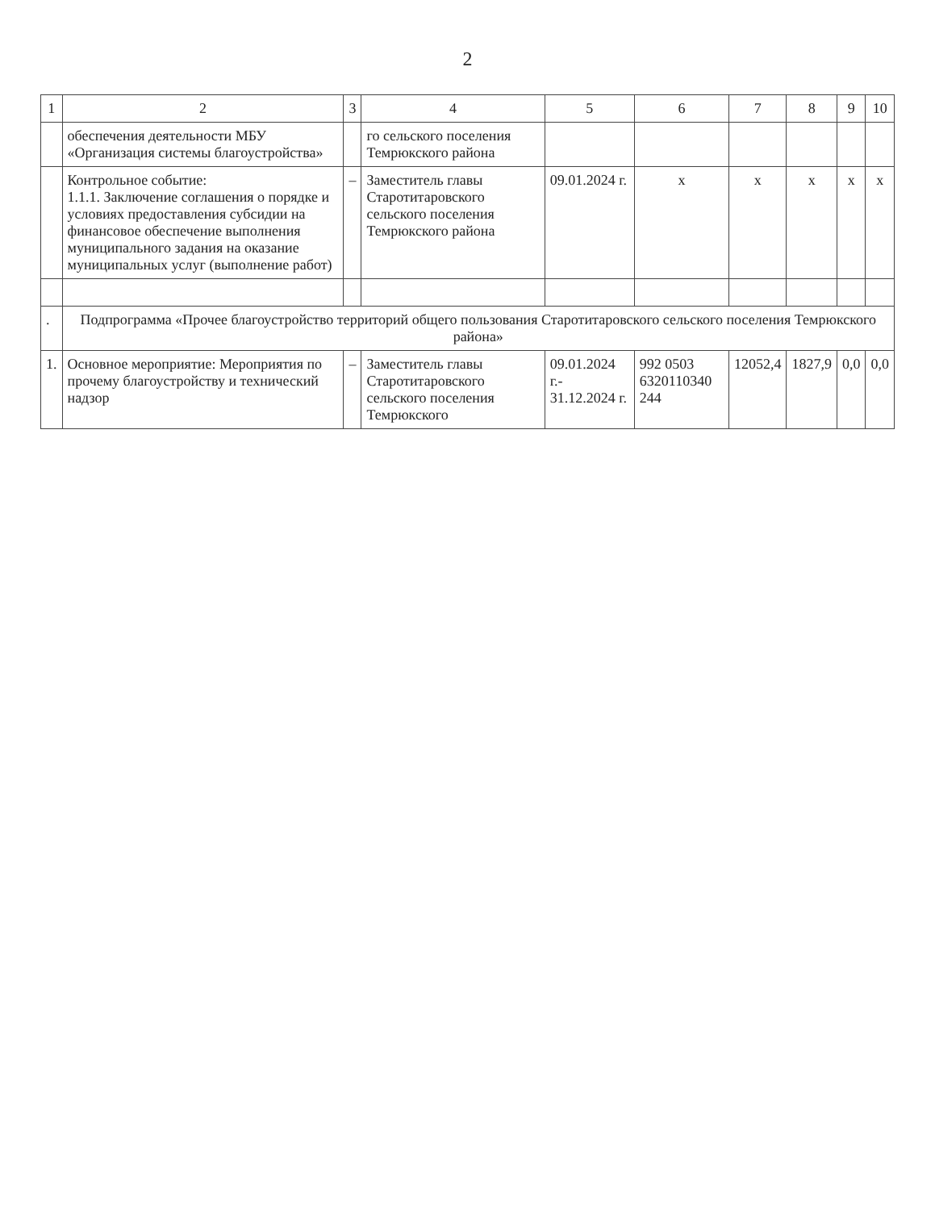2
| 1 | 2 | 3 | 4 | 5 | 6 | 7 | 8 | 9 | 10 |
| --- | --- | --- | --- | --- | --- | --- | --- | --- | --- |
| | обеспечения деятельности МБУ «Организация системы благоустройства» | | го сельского поселения Темрюкского района | | | | | | |
| | Контрольное событие: 1.1.1. Заключение соглашения о порядке и условиях предоставления субсидии на финансовое обеспечение выполнения муниципального задания на оказание муниципальных услуг (выполнение работ) | – | Заместитель главы Старотитаровского сельского поселения Темрюкского района | 09.01.2024 г. | х | х | х | х | х |
| . | Подпрограмма «Прочее благоустройство территорий общего пользования Старотитаровского сельского поселения Темрюкского района» | | | | | | | | |
| 1. | Основное мероприятие: Мероприятия по прочему благоустройству и технический надзор | – | Заместитель главы Старотитаровского сельского поселения Темрюкского | 09.01.2024 г.- 31.12.2024 г. | 992 0503 6320110340 244 | 12052,4 | 1827,9 | 0,0 | 0,0 |